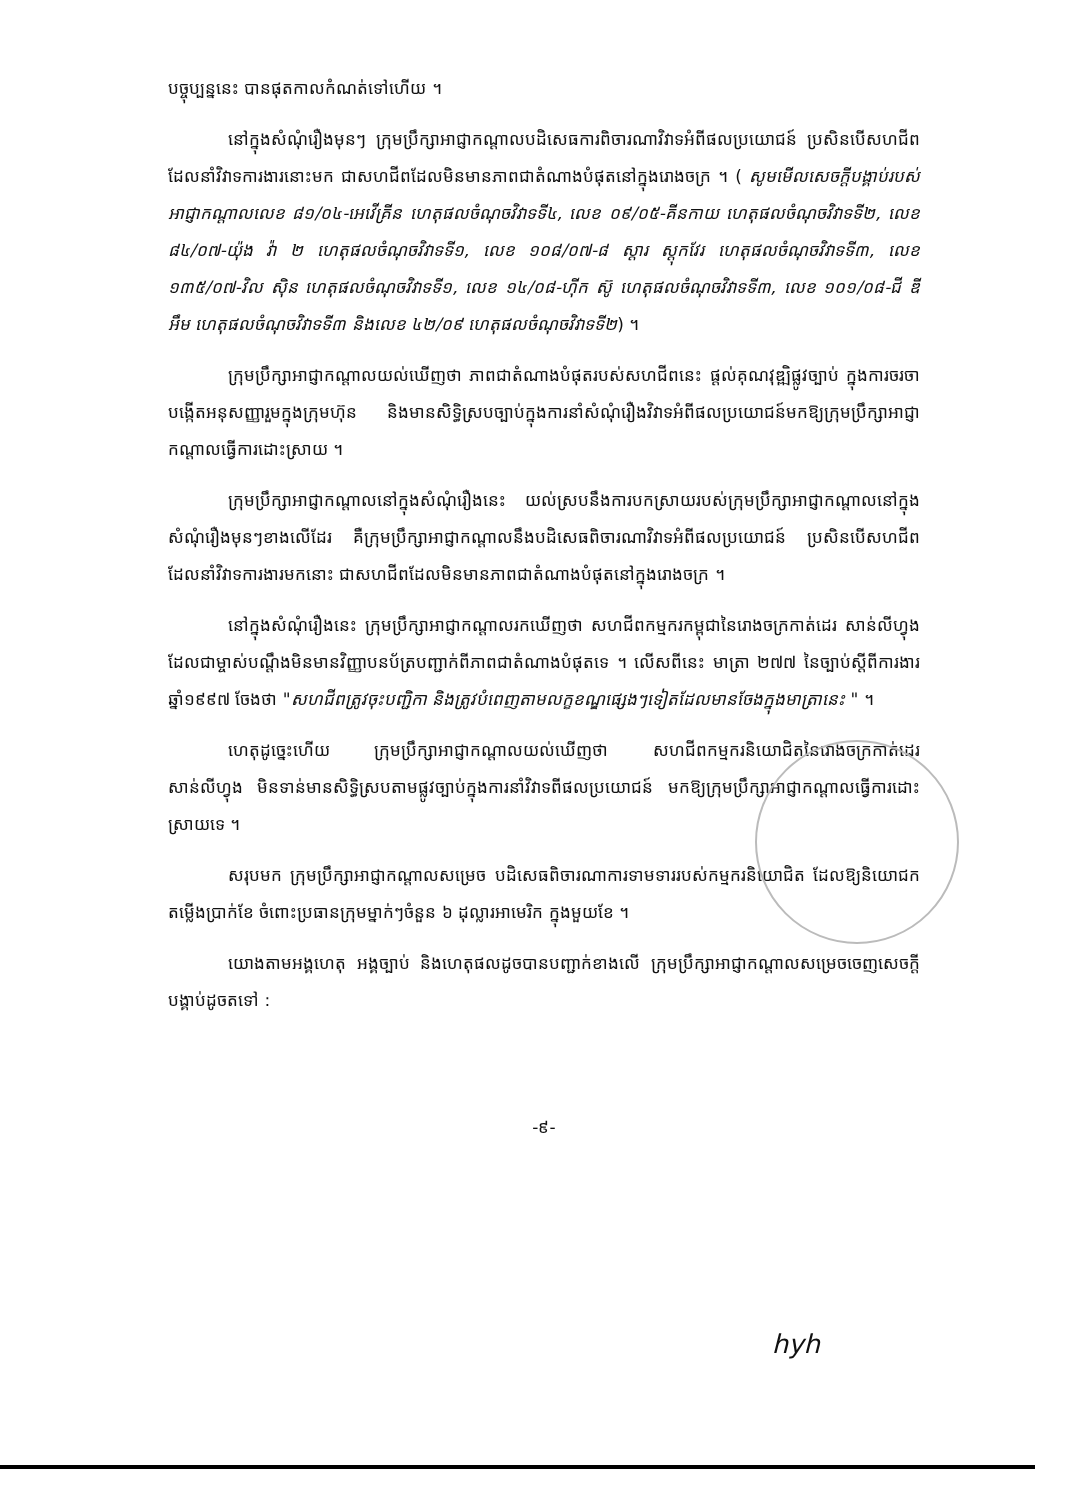បច្ចុប្បន្ននេះ បានផុតកាលកំណត់ទៅហើយ ។
នៅក្នុងសំណុំរឿងមុនៗ ក្រុមប្រឹក្សាអាជ្ញាកណ្តាលបដិសេធការពិចារណាវិវាទអំពីផលប្រយោជន៍ ប្រសិនបើសហជីព ដែលនាំវិវាទការងារនោះមក ជាសហជីពដែលមិនមានភាពជាតំណាងបំផុតនៅក្នុងរោងចក្រ ។ ( សូមមើលសេចក្តីបង្គាប់របស់អាជ្ញាកណ្តាលលេខ ៨១/០៤-អេវើគ្រីន ហេតុផលចំណុចវិវាទទី៤, លេខ ០៩/០៥-គីនកាយ ហេតុផលចំណុចវិវាទទី២, លេខ ៨៤/០៧-យ៉ុង វ៉ា ២ ហេតុផលចំណុចវិវាទទី១, លេខ ១០៨/០៧-៨ ស្តារ ស្តុកវែរ ហេតុផលចំណុចវិវាទទី៣, លេខ ១៣៥/០៧-វិល ស៊ិន ហេតុផលចំណុចវិវាទទី១, លេខ ១៤/០៨-ហ៊ីក ស៊ូ ហេតុផលចំណុចវិវាទទី៣, លេខ ១០១/០៨-ជី ឌី អឹម ហេតុផលចំណុចវិវាទទី៣ និងលេខ ៤២/០៩ ហេតុផលចំណុចវិវាទទី២) ។
ក្រុមប្រឹក្សាអាជ្ញាកណ្តាលយល់ឃើញថា ភាពជាតំណាងបំផុតរបស់សហជីពនេះ ផ្តល់គុណវុឌ្ឍិផ្លូវច្បាប់ ក្នុងការចរចាបង្កើតអនុសញ្ញារួមក្នុងក្រុមហ៊ុន និងមានសិទ្ធិស្របច្បាប់ក្នុងការនាំសំណុំរឿងវិវាទអំពីផលប្រយោជន៍មកឱ្យក្រុមប្រឹក្សាអាជ្ញាកណ្តាលធ្វើការដោះស្រាយ ។
ក្រុមប្រឹក្សាអាជ្ញាកណ្តាលនៅក្នុងសំណុំរឿងនេះ យល់ស្របនឹងការបកស្រាយរបស់ក្រុមប្រឹក្សាអាជ្ញាកណ្តាលនៅក្នុងសំណុំរឿងមុនៗខាងលើដែរ គឺក្រុមប្រឹក្សាអាជ្ញាកណ្តាលនឹងបដិសេធពិចារណាវិវាទអំពីផលប្រយោជន៍ ប្រសិនបើសហជីពដែលនាំវិវាទការងារមកនោះ ជាសហជីពដែលមិនមានភាពជាតំណាងបំផុតនៅក្នុងរោងចក្រ ។
នៅក្នុងសំណុំរឿងនេះ ក្រុមប្រឹក្សាអាជ្ញាកណ្តាលរកឃើញថា សហជីពកម្មករកម្ពុជានៃរោងចក្រកាត់ដេរ សាន់លីហ្វុង ដែលជាម្ចាស់បណ្តឹងមិនមានវិញ្ញាបនប័ត្របញ្ជាក់ពីភាពជាតំណាងបំផុតទេ ។ លើសពីនេះ មាត្រា ២៧៧ នៃច្បាប់ស្តីពីការងារឆ្នាំ១៩៩៧ ចែងថា "សហជីពត្រូវចុះបញ្ជិកា និងត្រូវបំពេញតាមលក្ខខណ្ឌផ្សេងៗទៀតដែលមានចែងក្នុងមាត្រានេះ " ។
ហេតុដូច្នេះហើយ ក្រុមប្រឹក្សាអាជ្ញាកណ្តាលយល់ឃើញថា សហជីពកម្មករនិយោជិតនៃរោងចក្រកាត់ដេរ សាន់លីហ្វុង មិនទាន់មានសិទ្ធិស្របតាមផ្លូវច្បាប់ក្នុងការនាំវិវាទពីផលប្រយោជន៍ មកឱ្យក្រុមប្រឹក្សាអាជ្ញាកណ្តាលធ្វើការដោះស្រាយទេ ។
សរុបមក ក្រុមប្រឹក្សាអាជ្ញាកណ្តាលសម្រេច បដិសេធពិចារណាការទាមទាររបស់កម្មករនិយោជិត ដែលឱ្យនិយោជកតម្លើងប្រាក់ខែ ចំពោះប្រធានក្រុមម្នាក់ៗចំនួន ៦ ដុល្លារអាមេរិក ក្នុងមួយខែ ។
យោងតាមអង្គហេតុ អង្គច្បាប់ និងហេតុផលដូចបានបញ្ជាក់ខាងលើ ក្រុមប្រឹក្សាអាជ្ញាកណ្តាលសម្រេចចេញសេចក្តីបង្គាប់ដូចតទៅ :
-៩-
hyh